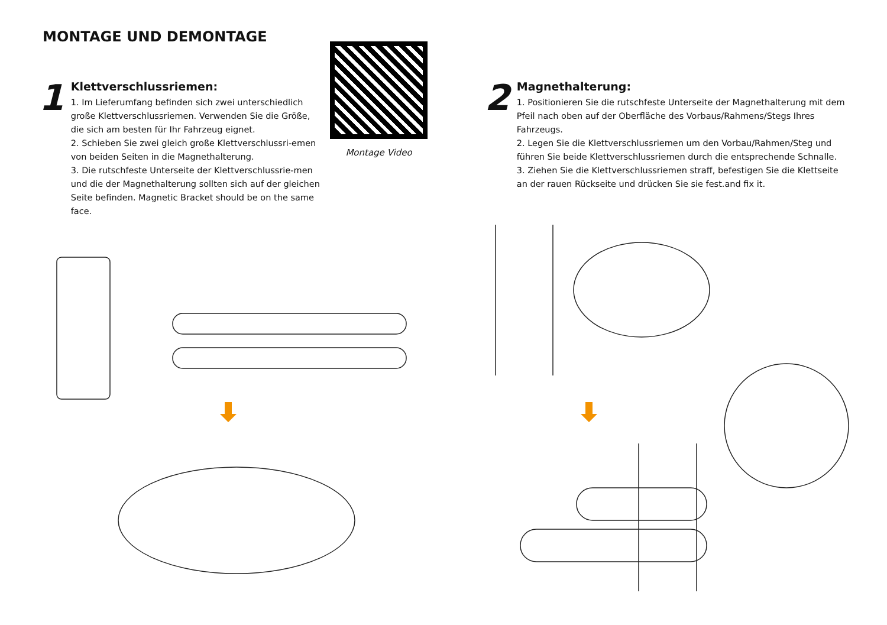MONTAGE UND DEMONTAGE
1
Klettverschlussriemen:
1. Im Lieferumfang befinden sich zwei unterschiedlich große Klettverschlussriemen. Verwenden Sie die Größe, die sich am besten für Ihr Fahrzeug eignet.
2. Schieben Sie zwei gleich große Klettverschlussri-emen von beiden Seiten in die Magnethalterung.
3. Die rutschfeste Unterseite der Klettverschlussrie-men und die der Magnethalterung sollten sich auf der gleichen Seite befinden. Magnetic Bracket should be on the same face.
Montage Video
2
Magnethalterung:
1. Positionieren Sie die rutschfeste Unterseite der Magnethalterung mit dem Pfeil nach oben auf der Oberfläche des Vorbaus/Rahmens/Stegs Ihres Fahrzeugs.
2. Legen Sie die Klettverschlussriemen um den Vorbau/Rahmen/Steg und führen Sie beide Klettverschlussriemen durch die entsprechende Schnalle.
3. Ziehen Sie die Klettverschlussriemen straff, befestigen Sie die Klettseite an der rauen Rückseite und drücken Sie sie fest.and fix it.